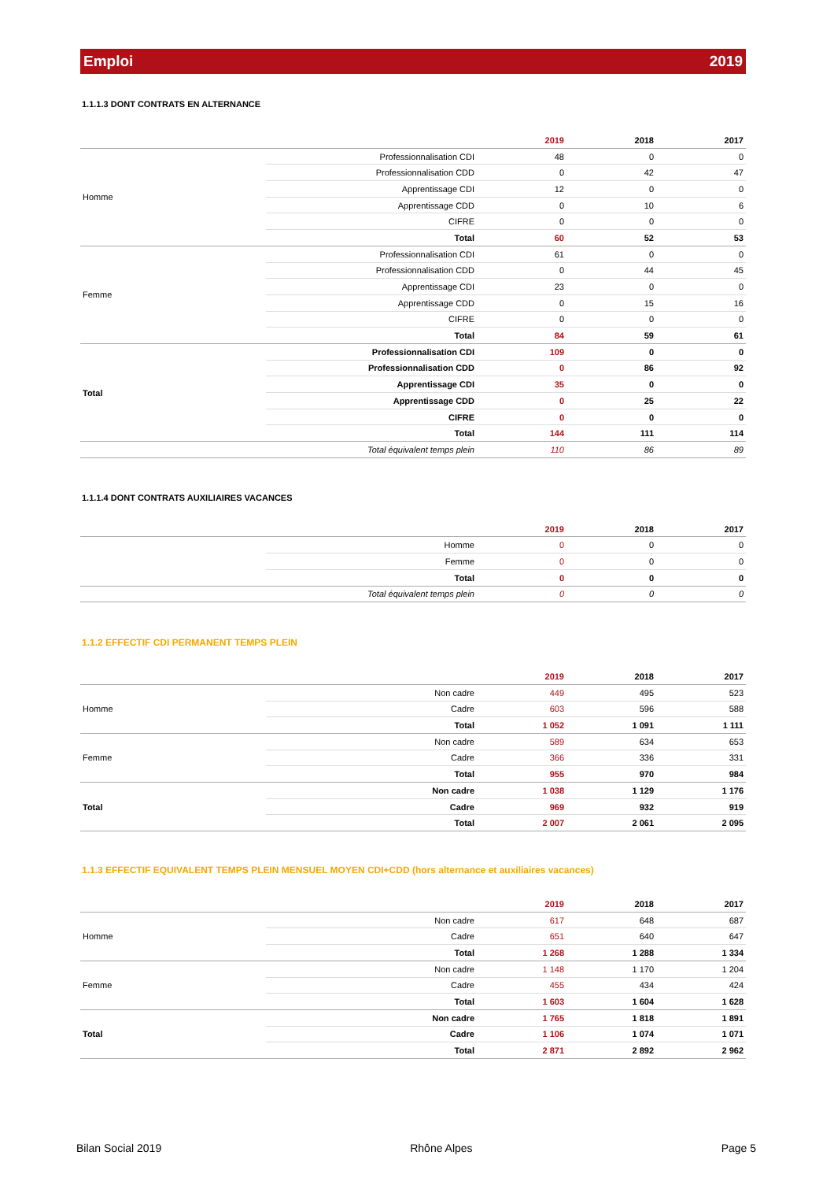Emploi 2019
1.1.1.3 DONT CONTRATS EN ALTERNANCE
| | | 2019 | 2018 | 2017 |
| --- | --- | --- | --- | --- |
| Homme | Professionnalisation CDI | 48 | 0 | 0 |
| | Professionnalisation CDD | 0 | 42 | 47 |
| | Apprentissage CDI | 12 | 0 | 0 |
| | Apprentissage CDD | 0 | 10 | 6 |
| | CIFRE | 0 | 0 | 0 |
| | Total | 60 | 52 | 53 |
| Femme | Professionnalisation CDI | 61 | 0 | 0 |
| | Professionnalisation CDD | 0 | 44 | 45 |
| | Apprentissage CDI | 23 | 0 | 0 |
| | Apprentissage CDD | 0 | 15 | 16 |
| | CIFRE | 0 | 0 | 0 |
| | Total | 84 | 59 | 61 |
| Total | Professionnalisation CDI | 109 | 0 | 0 |
| | Professionnalisation CDD | 0 | 86 | 92 |
| | Apprentissage CDI | 35 | 0 | 0 |
| | Apprentissage CDD | 0 | 25 | 22 |
| | CIFRE | 0 | 0 | 0 |
| | Total | 144 | 111 | 114 |
| | Total équivalent temps plein | 110 | 86 | 89 |
1.1.1.4 DONT CONTRATS AUXILIAIRES VACANCES
| | | 2019 | 2018 | 2017 |
| --- | --- | --- | --- | --- |
| | Homme | 0 | 0 | 0 |
| | Femme | 0 | 0 | 0 |
| | Total | 0 | 0 | 0 |
| | Total équivalent temps plein | 0 | 0 | 0 |
1.1.2 EFFECTIF CDI PERMANENT TEMPS PLEIN
| | | 2019 | 2018 | 2017 |
| --- | --- | --- | --- | --- |
| Homme | Non cadre | 449 | 495 | 523 |
| | Cadre | 603 | 596 | 588 |
| | Total | 1 052 | 1 091 | 1 111 |
| Femme | Non cadre | 589 | 634 | 653 |
| | Cadre | 366 | 336 | 331 |
| | Total | 955 | 970 | 984 |
| Total | Non cadre | 1 038 | 1 129 | 1 176 |
| | Cadre | 969 | 932 | 919 |
| | Total | 2 007 | 2 061 | 2 095 |
1.1.3 EFFECTIF EQUIVALENT TEMPS PLEIN MENSUEL MOYEN CDI+CDD (hors alternance et auxiliaires vacances)
| | | 2019 | 2018 | 2017 |
| --- | --- | --- | --- | --- |
| Homme | Non cadre | 617 | 648 | 687 |
| | Cadre | 651 | 640 | 647 |
| | Total | 1 268 | 1 288 | 1 334 |
| Femme | Non cadre | 1 148 | 1 170 | 1 204 |
| | Cadre | 455 | 434 | 424 |
| | Total | 1 603 | 1 604 | 1 628 |
| Total | Non cadre | 1 765 | 1 818 | 1 891 |
| | Cadre | 1 106 | 1 074 | 1 071 |
| | Total | 2 871 | 2 892 | 2 962 |
Bilan Social 2019 Rhône Alpes Page 5